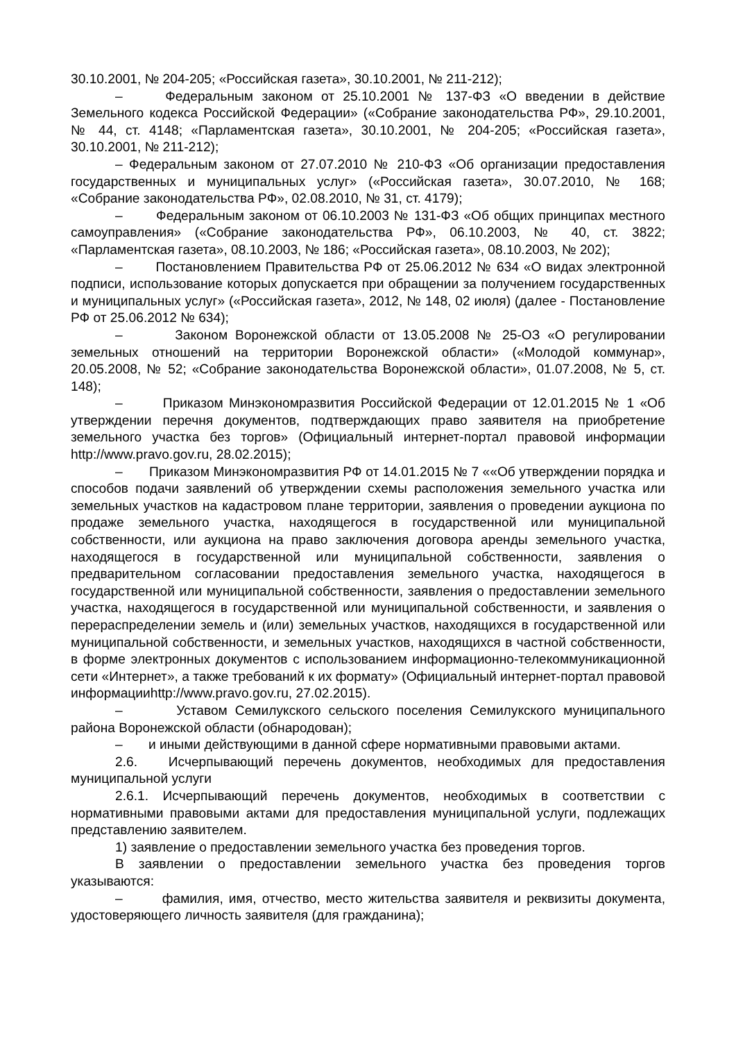30.10.2001, № 204-205; «Российская газета», 30.10.2001, № 211-212);
– Федеральным законом от 25.10.2001 № 137-ФЗ «О введении в действие Земельного кодекса Российской Федерации» («Собрание законодательства РФ», 29.10.2001, № 44, ст. 4148; «Парламентская газета», 30.10.2001, № 204-205; «Российская газета», 30.10.2001, № 211-212);
– Федеральным законом от 27.07.2010 № 210-ФЗ «Об организации предоставления государственных и муниципальных услуг» («Российская газета», 30.07.2010, № 168; «Собрание законодательства РФ», 02.08.2010, № 31, ст. 4179);
– Федеральным законом от 06.10.2003 № 131-ФЗ «Об общих принципах местного самоуправления» («Собрание законодательства РФ», 06.10.2003, № 40, ст. 3822; «Парламентская газета», 08.10.2003, № 186; «Российская газета», 08.10.2003, № 202);
– Постановлением Правительства РФ от 25.06.2012 № 634 «О видах электронной подписи, использование которых допускается при обращении за получением государственных и муниципальных услуг» («Российская газета», 2012, № 148, 02 июля) (далее - Постановление РФ от 25.06.2012 № 634);
– Законом Воронежской области от 13.05.2008 № 25-ОЗ «О регулировании земельных отношений на территории Воронежской области» («Молодой коммунар», 20.05.2008, № 52; «Собрание законодательства Воронежской области», 01.07.2008, № 5, ст. 148);
– Приказом Минэкономразвития Российской Федерации от 12.01.2015 № 1 «Об утверждении перечня документов, подтверждающих право заявителя на приобретение земельного участка без торгов» (Официальный интернет-портал правовой информации http://www.pravo.gov.ru, 28.02.2015);
– Приказом Минэкономразвития РФ от 14.01.2015 № 7 ««Об утверждении порядка и способов подачи заявлений об утверждении схемы расположения земельного участка или земельных участков на кадастровом плане территории, заявления о проведении аукциона по продаже земельного участка, находящегося в государственной или муниципальной собственности, или аукциона на право заключения договора аренды земельного участка, находящегося в государственной или муниципальной собственности, заявления о предварительном согласовании предоставления земельного участка, находящегося в государственной или муниципальной собственности, заявления о предоставлении земельного участка, находящегося в государственной или муниципальной собственности, и заявления о перераспределении земель и (или) земельных участков, находящихся в государственной или муниципальной собственности, и земельных участков, находящихся в частной собственности, в форме электронных документов с использованием информационно-телекоммуникационной сети «Интернет», а также требований к их формату» (Официальный интернет-портал правовой информацииhttp://www.pravo.gov.ru, 27.02.2015).
– Уставом Семилукского сельского поселения Семилукского муниципального района Воронежской области (обнародован);
– и иными действующими в данной сфере нормативными правовыми актами.
2.6. Исчерпывающий перечень документов, необходимых для предоставления муниципальной услуги
2.6.1. Исчерпывающий перечень документов, необходимых в соответствии с нормативными правовыми актами для предоставления муниципальной услуги, подлежащих представлению заявителем.
1) заявление о предоставлении земельного участка без проведения торгов.
В заявлении о предоставлении земельного участка без проведения торгов указываются:
– фамилия, имя, отчество, место жительства заявителя и реквизиты документа, удостоверяющего личность заявителя (для гражданина);